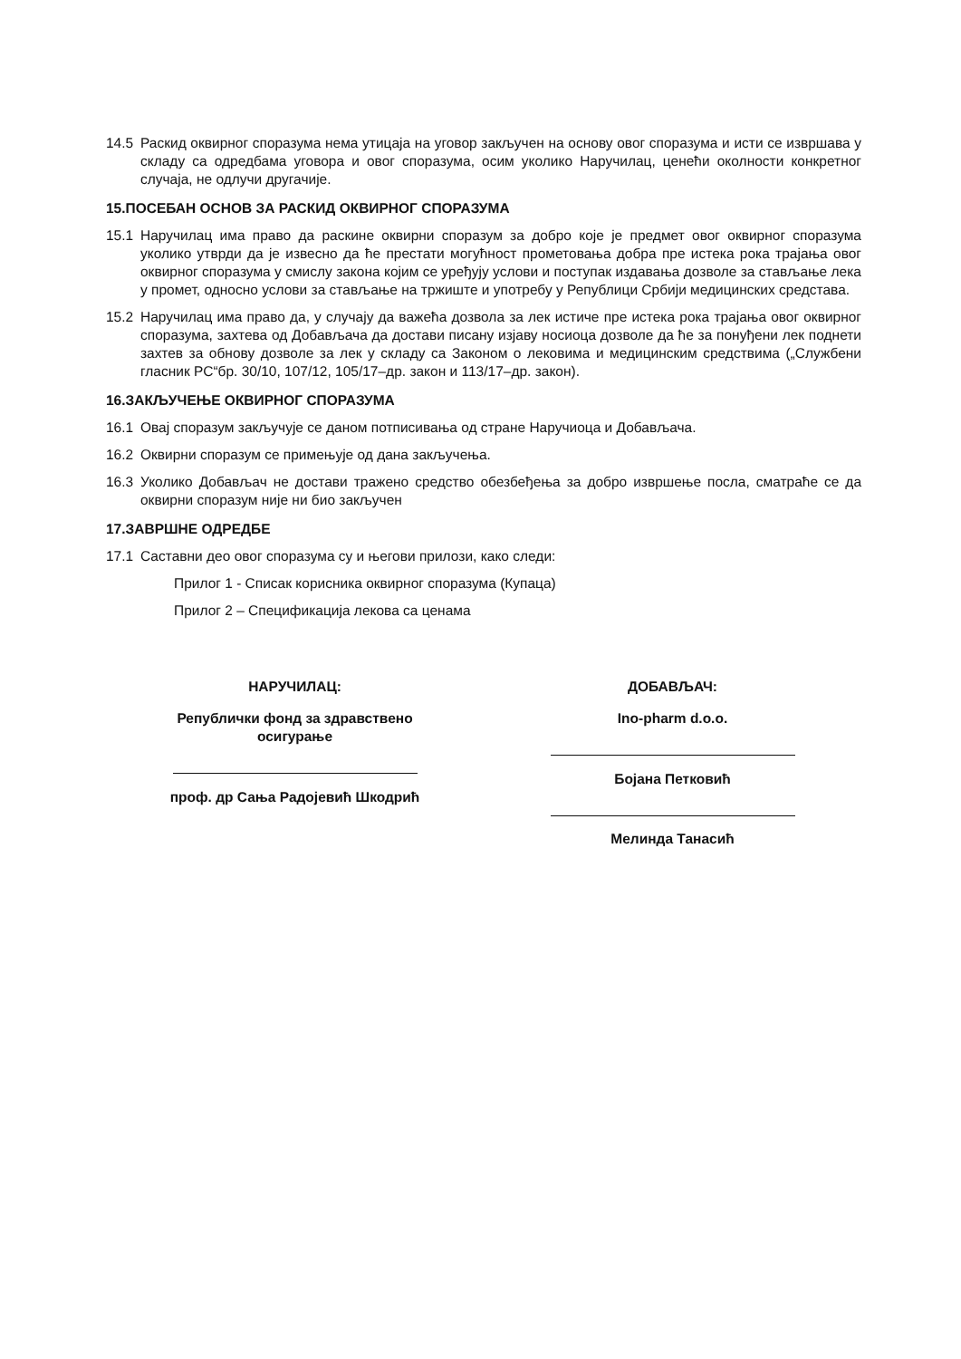14.5 Раскид оквирног споразума нема утицаја на уговор закључен на основу овог споразума и исти се извршава у складу са одредбама уговора и овог споразума, осим уколико Наручилац, ценећи околности конкретног случаја, не одлучи другачије.
15.ПОСЕБАН ОСНОВ ЗА РАСКИД ОКВИРНОГ СПОРАЗУМА
15.1 Наручилац има право да раскине оквирни споразум за добро које је предмет овог оквирног споразума уколико утврди да је извесно да ће престати могућност прометовања добра пре истека рока трајања овог оквирног споразума у смислу закона којим се уређују услови и поступак издавања дозволе за стављање лека у промет, односно услови за стављање на тржиште и употребу у Републици Србији медицинских средстава.
15.2 Наручилац има право да, у случају да важећа дозвола за лек истиче пре истека рока трајања овог оквирног споразума, захтева од Добављача да достави писану изјаву носиоца дозволе да ће за понуђени лек поднети захтев за обнову дозволе за лек у складу са Законом о лековима и медицинским средствима („Службени гласник РС“бр. 30/10, 107/12, 105/17–др. закон и 113/17–др. закон).
16.ЗАКЉУЧЕЊЕ ОКВИРНОГ СПОРАЗУМА
16.1 Овај споразум закључује се даном потписивања од стране Наручиоца и Добављача.
16.2 Оквирни споразум се примењује од дана закључења.
16.3 Уколико Добављач не достави тражено средство обезбеђења за добро извршење посла, сматраће се да оквирни споразум није ни био закључен
17.ЗАВРШНЕ ОДРЕДБЕ
17.1 Саставни део овог споразума су и његови прилози, како следи:
Прилог 1 - Списак корисника оквирног споразума (Купаца)
Прилог 2 – Спецификација лекова са ценама
НАРУЧИЛАЦ:
Републички фонд за здравствено
осигурање
проф. др Сања Радојевић Шкодрић
ДОБАВЉАЧ:
Ino-pharm d.o.o.
Бојана Петковић
Мелинда Танасић